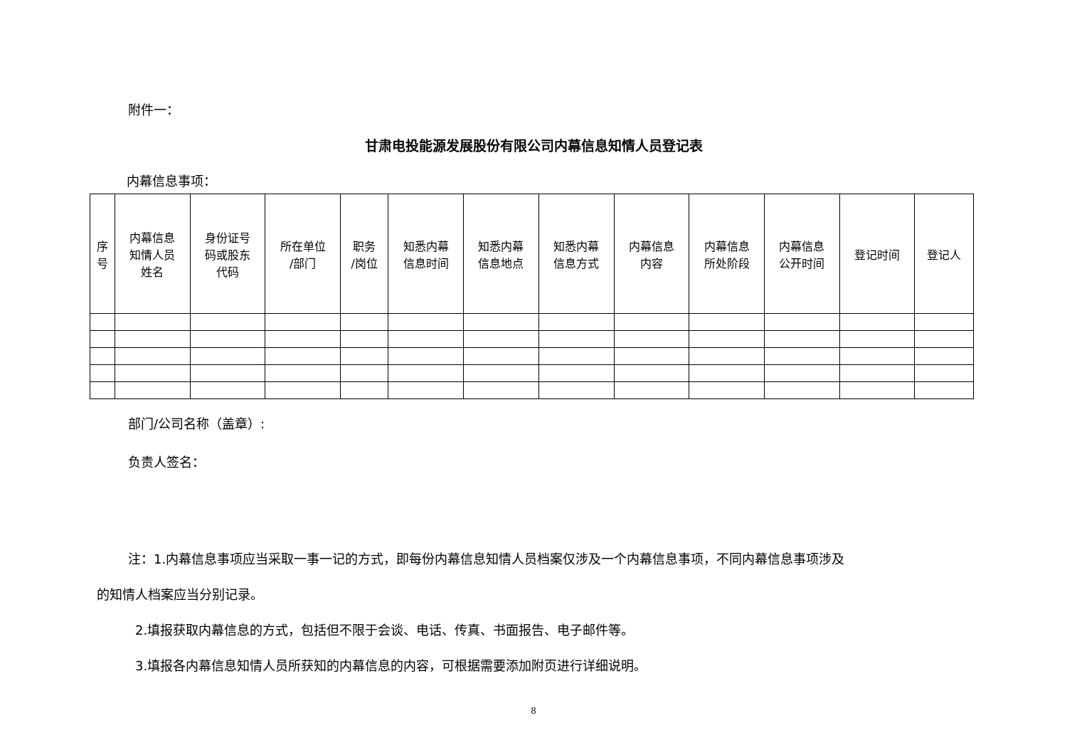附件一：
甘肃电投能源发展股份有限公司内幕信息知情人员登记表
内幕信息事项：
| 序 号 | 内幕信息 知情人员 姓名 | 身份证号 码或股东 代码 | 所在单位 /部门 | 职务 /岗位 | 知悉内幕 信息时间 | 知悉内幕 信息地点 | 知悉内幕 信息方式 | 内幕信息 内容 | 内幕信息 所处阶段 | 内幕信息 公开时间 | 登记时间 | 登记人 |
| --- | --- | --- | --- | --- | --- | --- | --- | --- | --- | --- | --- | --- |
部门/公司名称（盖章）:
负责人签名：
注：1.内幕信息事项应当采取一事一记的方式，即每份内幕信息知情人员档案仅涉及一个内幕信息事项，不同内幕信息事项涉及
的知情人档案应当分别记录。
2.填报获取内幕信息的方式，包括但不限于会谈、电话、传真、书面报告、电子邮件等。
3.填报各内幕信息知情人员所获知的内幕信息的内容，可根据需要添加附页进行详细说明。
8